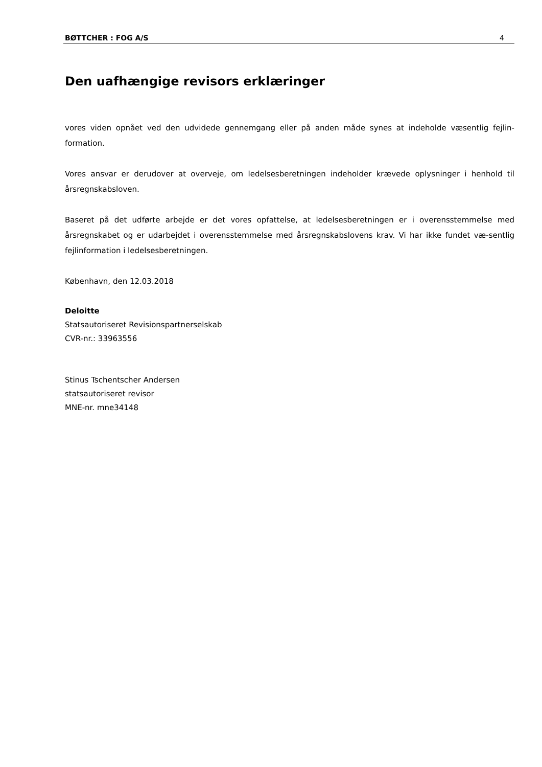BØTTCHER : FOG A/S 4
Den uafhængige revisors erklæringer
vores viden opnået ved den udvidede gennemgang eller på anden måde synes at indeholde væsentlig fejlin-formation.
Vores ansvar er derudover at overveje, om ledelsesberetningen indeholder krævede oplysninger i henhold til årsregnskabsloven.
Baseret på det udførte arbejde er det vores opfattelse, at ledelsesberetningen er i overensstemmelse med årsregnskabet og er udarbejdet i overensstemmelse med årsregnskabslovens krav. Vi har ikke fundet væ-sentlig fejlinformation i ledelsesberetningen.
København, den 12.03.2018
Deloitte
Statsautoriseret Revisionspartnerselskab
CVR-nr.: 33963556
Stinus Tschentscher Andersen
statsautoriseret revisor
MNE-nr. mne34148